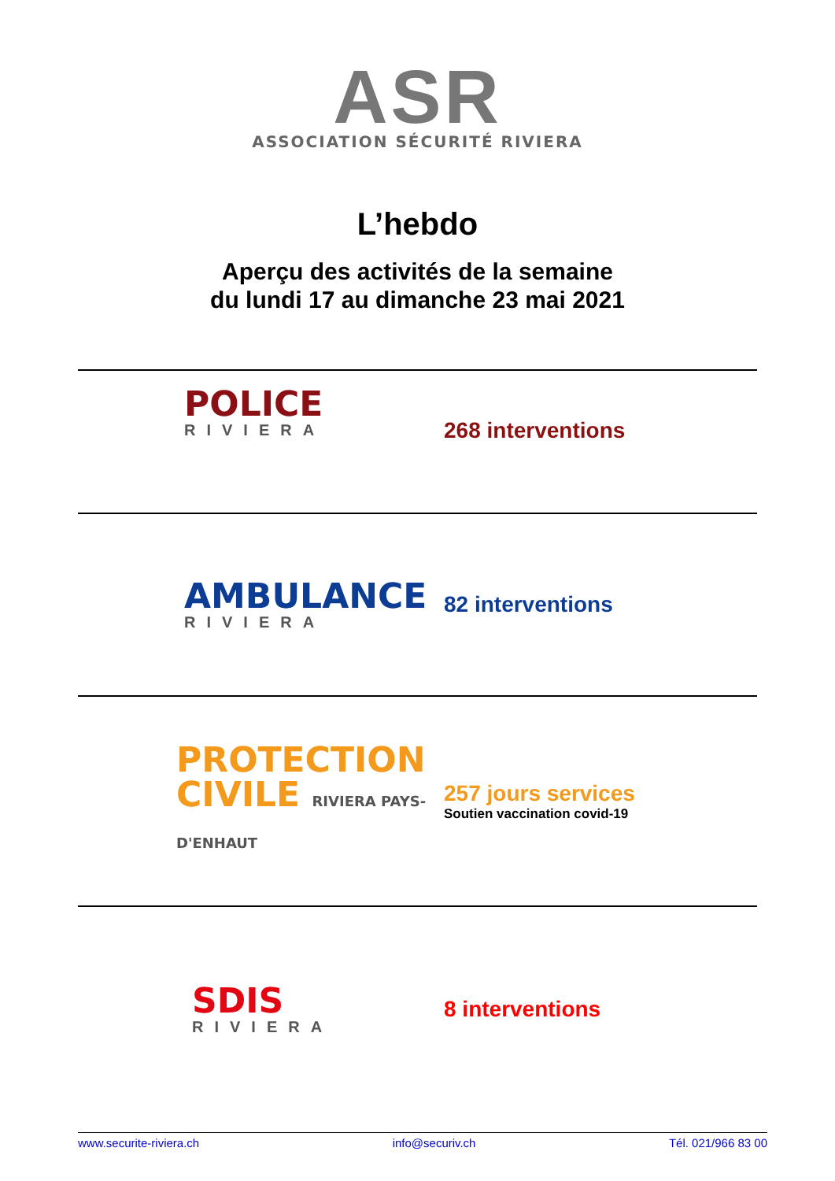ASR
ASSOCIATION SÉCURITÉ RIVIERA
L’hebdo
Aperçu des activités de la semaine
du lundi 17 au dimanche 23 mai 2021
POLICE
RIVIERA
268 interventions
AMBULANCE
RIVIERA
82 interventions
PROTECTION
CIVILE RIVIERA PAYS-D'ENHAUT
257 jours services
Soutien vaccination covid-19
SDIS
RIVIERA
8 interventions
www.securite-riviera.ch info@securiv.ch Tél. 021/966 83 00